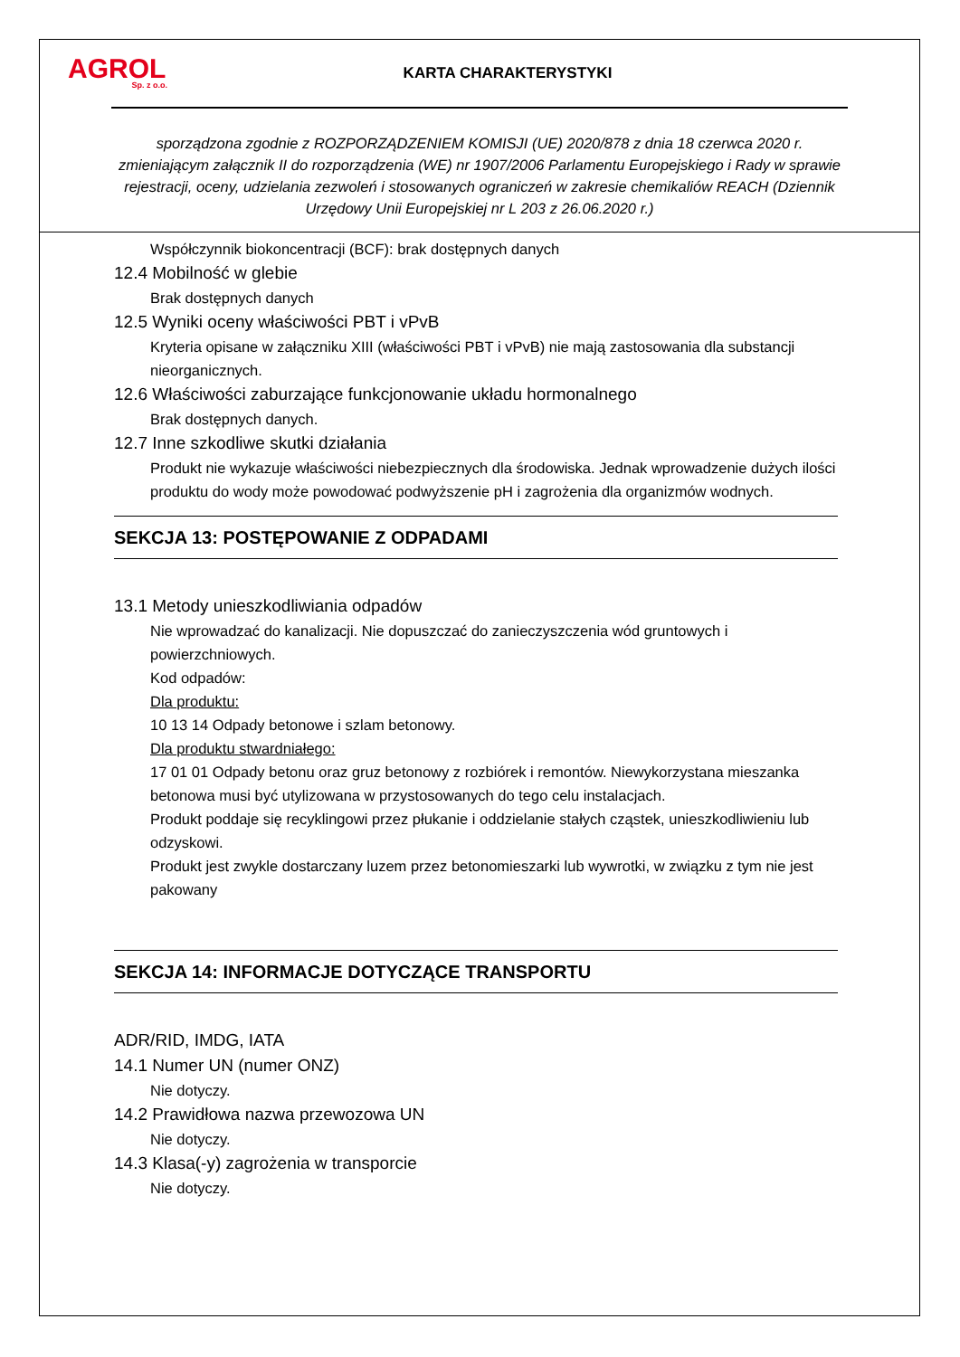AGROL
Sp. z o.o.
KARTA CHARAKTERYSTYKI
sporządzona zgodnie z ROZPORZĄDZENIEM KOMISJI (UE) 2020/878 z dnia 18 czerwca 2020 r. zmieniającym załącznik II do rozporządzenia (WE) nr 1907/2006 Parlamentu Europejskiego i Rady w sprawie rejestracji, oceny, udzielania zezwoleń i stosowanych ograniczeń w zakresie chemikaliów REACH (Dziennik Urzędowy Unii Europejskiej nr L 203 z 26.06.2020 r.)
Współczynnik biokoncentracji (BCF): brak dostępnych danych
12.4 Mobilność w glebie
Brak dostępnych danych
12.5 Wyniki oceny właściwości PBT i vPvB
Kryteria opisane w załączniku XIII (właściwości PBT i vPvB) nie mają zastosowania dla substancji nieorganicznych.
12.6 Właściwości zaburzające funkcjonowanie układu hormonalnego
Brak dostępnych danych.
12.7 Inne szkodliwe skutki działania
Produkt nie wykazuje właściwości niebezpiecznych dla środowiska. Jednak wprowadzenie dużych ilości produktu do wody może powodować podwyższenie pH i zagrożenia dla organizmów wodnych.
SEKCJA 13: POSTĘPOWANIE Z ODPADAMI
13.1 Metody unieszkodliwiania odpadów
Nie wprowadzać do kanalizacji. Nie dopuszczać do zanieczyszczenia wód gruntowych i powierzchniowych.
Kod odpadów:
Dla produktu:
10 13 14 Odpady betonowe i szlam betonowy.
Dla produktu stwardniałego:
17 01 01 Odpady betonu oraz gruz betonowy z rozbiórek i remontów. Niewykorzystana mieszanka betonowa musi być utylizowana w przystosowanych do tego celu instalacjach.
Produkt poddaje się recyklingowi przez płukanie i oddzielanie stałych cząstek, unieszkodliwieniu lub odzyskowi.
Produkt jest zwykle dostarczany luzem przez betonomieszarki lub wywrotki, w związku z tym nie jest pakowany
SEKCJA 14: INFORMACJE DOTYCZĄCE TRANSPORTU
ADR/RID, IMDG, IATA
14.1 Numer UN (numer ONZ)
Nie dotyczy.
14.2 Prawidłowa nazwa przewozowa UN
Nie dotyczy.
14.3 Klasa(-y) zagrożenia w transporcie
Nie dotyczy.